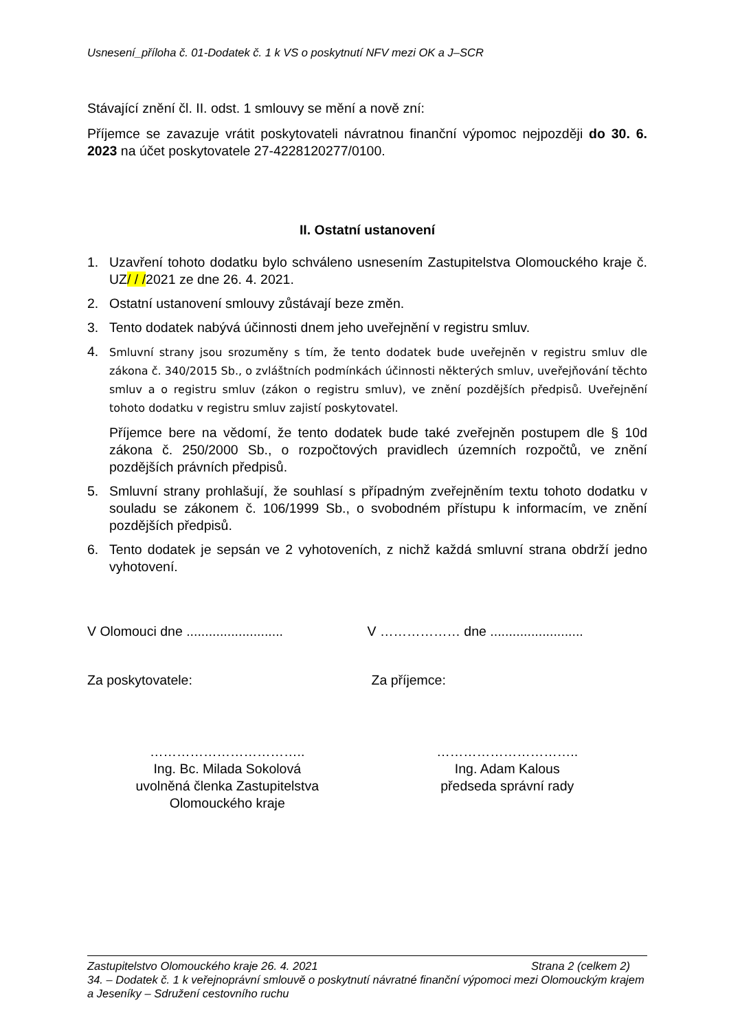Usnesení_příloha č. 01-Dodatek č. 1 k VS o poskytnutí NFV mezi OK a J–SCR
Stávající znění čl. II. odst. 1 smlouvy se mění a nově zní:
Příjemce se zavazuje vrátit poskytovateli návratnou finanční výpomoc nejpozději do 30. 6. 2023 na účet poskytovatele 27-4228120277/0100.
II. Ostatní ustanovení
1. Uzavření tohoto dodatku bylo schváleno usnesením Zastupitelstva Olomouckého kraje č. UZ/ / /2021 ze dne 26. 4. 2021.
2. Ostatní ustanovení smlouvy zůstávají beze změn.
3. Tento dodatek nabývá účinnosti dnem jeho uveřejnění v registru smluv.
4. Smluvní strany jsou srozuměny s tím, že tento dodatek bude uveřejněn v registru smluv dle zákona č. 340/2015 Sb., o zvláštních podmínkách účinnosti některých smluv, uveřejňování těchto smluv a o registru smluv (zákon o registru smluv), ve znění pozdějších předpisů. Uveřejnění tohoto dodatku v registru smluv zajistí poskytovatel.
Příjemce bere na vědomí, že tento dodatek bude také zveřejněn postupem dle § 10d zákona č. 250/2000 Sb., o rozpočtových pravidlech územních rozpočtů, ve znění pozdějších právních předpisů.
5. Smluvní strany prohlašují, že souhlasí s případným zveřejněním textu tohoto dodatku v souladu se zákonem č. 106/1999 Sb., o svobodném přístupu k informacím, ve znění pozdějších předpisů.
6. Tento dodatek je sepsán ve 2 vyhotoveních, z nichž každá smluvní strana obdrží jedno vyhotovení.
V Olomouci dne ..........................
V ……………… dne .........................
Za poskytovatele: Za příjemce:
……………………………..
Ing. Bc. Milada Sokolová
uvolněná členka Zastupitelstva
Olomouckého kraje
…………………………..
Ing. Adam Kalous
předseda správní rady
Zastupitelstvo Olomouckého kraje 26. 4. 2021 Strana 2 (celkem 2)
34. – Dodatek č. 1 k veřejnoprávní smlouvě o poskytnutí návratné finanční výpomoci mezi Olomouckým krajem a Jeseníky – Sdružení cestovního ruchu